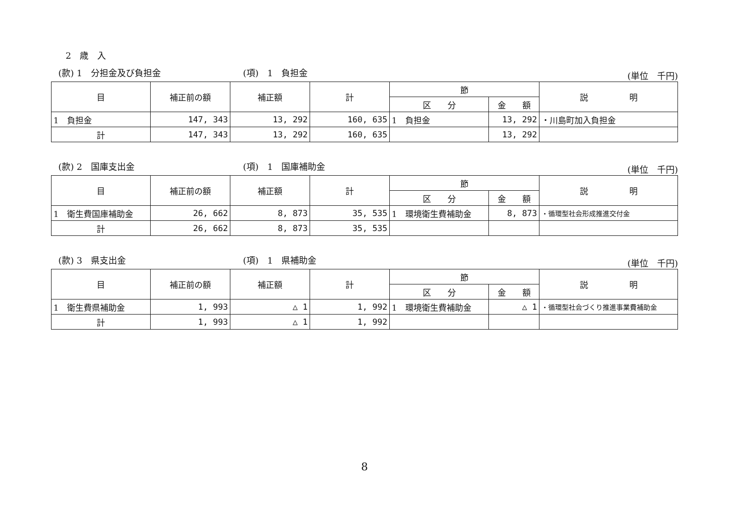2　歳　入
(款) 1　分担金及び負担金 (項)　1　負担金 (単位　千円)
| 目 | 補正前の額 | 補正額 | 計 | 節 | | 説 明 |
| --- | --- | --- | --- | --- | --- | --- |
| | | | | 区 分 | 金 額 | |
| 1 負担金 | 147, 343 | 13, 292 | 160, 635 | 1 負担金 | 13, 292 | ・川島町加入負担金 |
| 計 | 147, 343 | 13, 292 | 160, 635 | | 13, 292 | |
(款) 2　国庫支出金 (項)　1　国庫補助金 (単位　千円)
| 目 | 補正前の額 | 補正額 | 計 | 節 | | 説 明 |
| --- | --- | --- | --- | --- | --- | --- |
| | | | | 区 分 | 金 額 | |
| 1 衛生費国庫補助金 | 26, 662 | 8, 873 | 35, 535 | 1 環境衛生費補助金 | 8, 873 | ・循環型社会形成推進交付金 |
| 計 | 26, 662 | 8, 873 | 35, 535 | | | |
(款) 3　県支出金 (項)　1　県補助金 (単位　千円)
| 目 | 補正前の額 | 補正額 | 計 | 節 | | 説 明 |
| --- | --- | --- | --- | --- | --- | --- |
| | | | | 区 分 | 金 額 | |
| 1 衛生費県補助金 | 1, 993 | △ 1 | 1, 992 | 1 環境衛生費補助金 | △ 1 | ・循環型社会づくり推進事業費補助金 |
| 計 | 1, 993 | △ 1 | 1, 992 | | | |
8